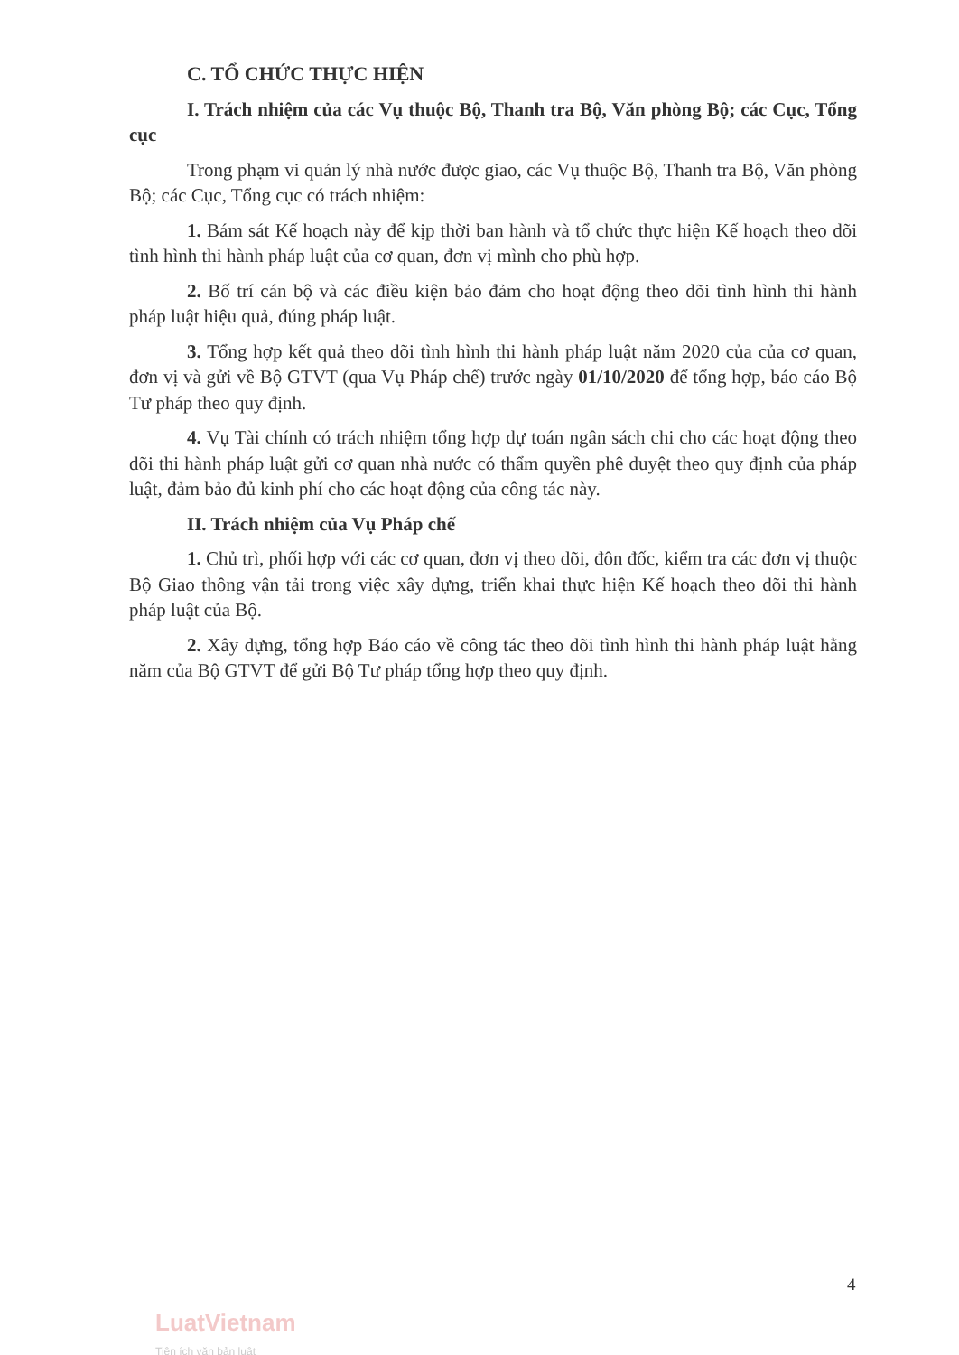C. TỔ CHỨC THỰC HIỆN
I. Trách nhiệm của các Vụ thuộc Bộ, Thanh tra Bộ, Văn phòng Bộ; các Cục, Tổng cục
Trong phạm vi quản lý nhà nước được giao, các Vụ thuộc Bộ, Thanh tra Bộ, Văn phòng Bộ; các Cục, Tổng cục có trách nhiệm:
1. Bám sát Kế hoạch này để kịp thời ban hành và tổ chức thực hiện Kế hoạch theo dõi tình hình thi hành pháp luật của cơ quan, đơn vị mình cho phù hợp.
2. Bố trí cán bộ và các điều kiện bảo đảm cho hoạt động theo dõi tình hình thi hành pháp luật hiệu quả, đúng pháp luật.
3. Tổng hợp kết quả theo dõi tình hình thi hành pháp luật năm 2020 của của cơ quan, đơn vị và gửi về Bộ GTVT (qua Vụ Pháp chế) trước ngày 01/10/2020 để tổng hợp, báo cáo Bộ Tư pháp theo quy định.
4. Vụ Tài chính có trách nhiệm tổng hợp dự toán ngân sách chi cho các hoạt động theo dõi thi hành pháp luật gửi cơ quan nhà nước có thẩm quyền phê duyệt theo quy định của pháp luật, đảm bảo đủ kinh phí cho các hoạt động của công tác này.
II. Trách nhiệm của Vụ Pháp chế
1. Chủ trì, phối hợp với các cơ quan, đơn vị theo dõi, đôn đốc, kiểm tra các đơn vị thuộc Bộ Giao thông vận tải trong việc xây dựng, triển khai thực hiện Kế hoạch theo dõi thi hành pháp luật của Bộ.
2. Xây dựng, tổng hợp Báo cáo về công tác theo dõi tình hình thi hành pháp luật hằng năm của Bộ GTVT để gửi Bộ Tư pháp tổng hợp theo quy định.
4
LuatVietnam
Tiện ích văn bản luật